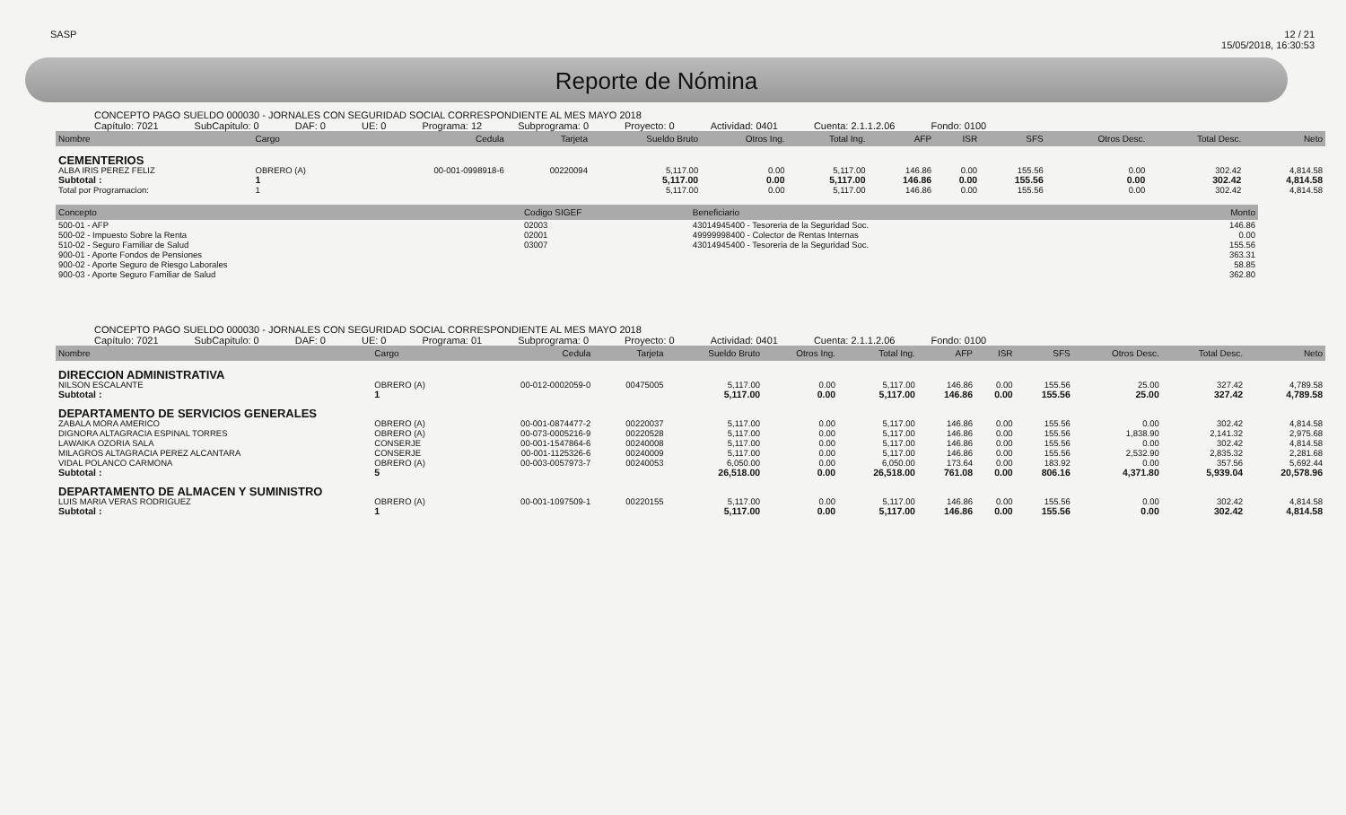SASP 12 / 21
15/05/2018, 16:30:53
Reporte de Nómina
CONCEPTO PAGO SUELDO 000030 - JORNALES CON SEGURIDAD SOCIAL CORRESPONDIENTE AL MES MAYO 2018
Capítulo: 7021 SubCapitulo: 0 DAF: 0 UE: 0 Programa: 12 Subprograma: 0 Proyecto: 0 Actividad: 0401 Cuenta: 2.1.1.2.06 Fondo: 0100
| Nombre | Cargo | Cedula | Tarjeta | Sueldo Bruto | Otros Ing. | Total Ing. | AFP | ISR | SFS | Otros Desc. | Total Desc. | Neto |
| --- | --- | --- | --- | --- | --- | --- | --- | --- | --- | --- | --- | --- |
| CEMENTERIOS | | | | | | | | | | | | |
| ALBA IRIS PEREZ FELIZ | OBRERO (A) | 00-001-0998918-6 | 00220094 | 5,117.00 | 0.00 | 5,117.00 | 146.86 | 0.00 | 155.56 | 0.00 | 302.42 | 4,814.58 |
| Subtotal : | 1 | | | 5,117.00 | 0.00 | 5,117.00 | 146.86 | 0.00 | 155.56 | 0.00 | 302.42 | 4,814.58 |
| Total por Programacion: | 1 | | | 5,117.00 | 0.00 | 5,117.00 | 146.86 | 0.00 | 155.56 | 0.00 | 302.42 | 4,814.58 |
| Concepto | Codigo SIGEF | Beneficiario | Monto |
| --- | --- | --- | --- |
| 500-01 - AFP | 02003 | 43014945400 - Tesoreria de la Seguridad Soc. | 146.86 |
| 500-02 - Impuesto Sobre la Renta | 02001 | 49999998400 - Colector de Rentas Internas | 0.00 |
| 510-02 - Seguro Familiar de Salud | 03007 | 43014945400 - Tesoreria de la Seguridad Soc. | 155.56 |
| 900-01 - Aporte Fondos de Pensiones | | | 363.31 |
| 900-02 - Aporte Seguro de Riesgo Laborales | | | 58.85 |
| 900-03 - Aporte Seguro Familiar de Salud | | | 362.80 |
CONCEPTO PAGO SUELDO 000030 - JORNALES CON SEGURIDAD SOCIAL CORRESPONDIENTE AL MES MAYO 2018
Capítulo: 7021 SubCapitulo: 0 DAF: 0 UE: 0 Programa: 01 Subprograma: 0 Proyecto: 0 Actividad: 0401 Cuenta: 2.1.1.2.06 Fondo: 0100
| Nombre | Cargo | Cedula | Tarjeta | Sueldo Bruto | Otros Ing. | Total Ing. | AFP | ISR | SFS | Otros Desc. | Total Desc. | Neto |
| --- | --- | --- | --- | --- | --- | --- | --- | --- | --- | --- | --- | --- |
| DIRECCION ADMINISTRATIVA | | | | | | | | | | | | |
| NILSON ESCALANTE | OBRERO (A) | 00-012-0002059-0 | 00475005 | 5,117.00 | 0.00 | 5,117.00 | 146.86 | 0.00 | 155.56 | 25.00 | 327.42 | 4,789.58 |
| Subtotal : | 1 | | | 5,117.00 | 0.00 | 5,117.00 | 146.86 | 0.00 | 155.56 | 25.00 | 327.42 | 4,789.58 |
| DEPARTAMENTO DE SERVICIOS GENERALES | | | | | | | | | | | | |
| ZABALA MORA AMERICO | OBRERO (A) | 00-001-0874477-2 | 00220037 | 5,117.00 | 0.00 | 5,117.00 | 146.86 | 0.00 | 155.56 | 0.00 | 302.42 | 4,814.58 |
| DIGNORA ALTAGRACIA ESPINAL TORRES | OBRERO (A) | 00-073-0005216-9 | 00220528 | 5,117.00 | 0.00 | 5,117.00 | 146.86 | 0.00 | 155.56 | 1,838.90 | 2,141.32 | 2,975.68 |
| LAWAIKA OZORIA SALA | CONSERJE | 00-001-1547864-6 | 00240008 | 5,117.00 | 0.00 | 5,117.00 | 146.86 | 0.00 | 155.56 | 0.00 | 302.42 | 4,814.58 |
| MILAGROS ALTAGRACIA PEREZ ALCANTARA | CONSERJE | 00-001-1125326-6 | 00240009 | 5,117.00 | 0.00 | 5,117.00 | 146.86 | 0.00 | 155.56 | 2,532.90 | 2,835.32 | 2,281.68 |
| VIDAL POLANCO CARMONA | OBRERO (A) | 00-003-0057973-7 | 00240053 | 6,050.00 | 0.00 | 6,050.00 | 173.64 | 0.00 | 183.92 | 0.00 | 357.56 | 5,692.44 |
| Subtotal : | 5 | | | 26,518.00 | 0.00 | 26,518.00 | 761.08 | 0.00 | 806.16 | 4,371.80 | 5,939.04 | 20,578.96 |
| DEPARTAMENTO DE ALMACEN Y SUMINISTRO | | | | | | | | | | | | |
| LUIS MARIA VERAS RODRIGUEZ | OBRERO (A) | 00-001-1097509-1 | 00220155 | 5,117.00 | 0.00 | 5,117.00 | 146.86 | 0.00 | 155.56 | 0.00 | 302.42 | 4,814.58 |
| Subtotal : | 1 | | | 5,117.00 | 0.00 | 5,117.00 | 146.86 | 0.00 | 155.56 | 0.00 | 302.42 | 4,814.58 |